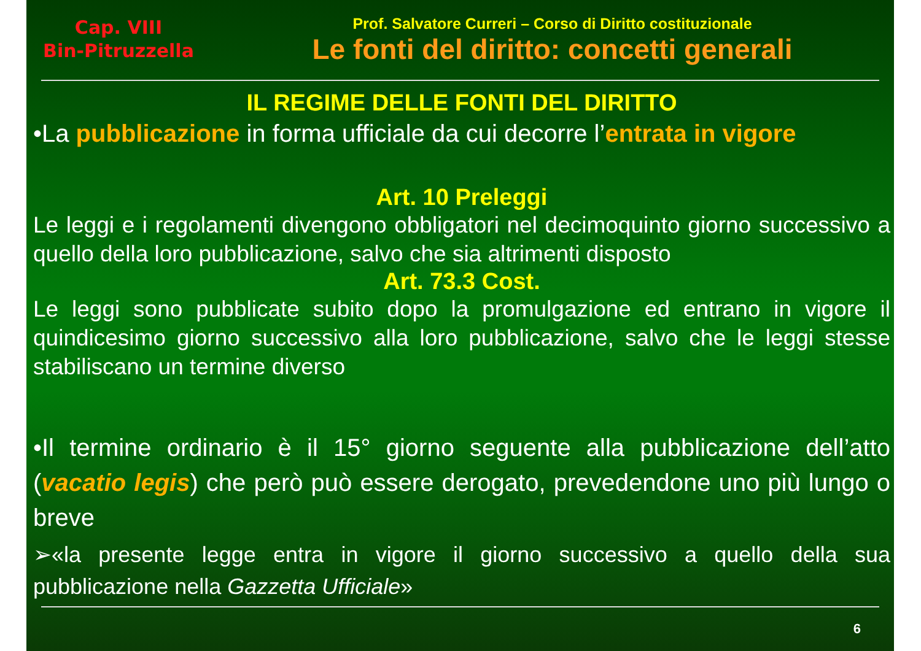Cap. VIII
Bin-Pitruzzella
Prof. Salvatore Curreri – Corso di Diritto costituzionale
Le fonti del diritto: concetti generali
IL REGIME DELLE FONTI DEL DIRITTO
•La pubblicazione in forma ufficiale da cui decorre l’entrata in vigore
Art. 10 Preleggi
Le leggi e i regolamenti divengono obbligatori nel decimoquinto giorno successivo a quello della loro pubblicazione, salvo che sia altrimenti disposto
Art. 73.3 Cost.
Le leggi sono pubblicate subito dopo la promulgazione ed entrano in vigore il quindicesimo giorno successivo alla loro pubblicazione, salvo che le leggi stesse stabiliscano un termine diverso
•Il termine ordinario è il 15° giorno seguente alla pubblicazione dell’atto (vacatio legis) che però può essere derogato, prevedendone uno più lungo o breve
➢«la presente legge entra in vigore il giorno successivo a quello della sua pubblicazione nella Gazzetta Ufficiale»
6